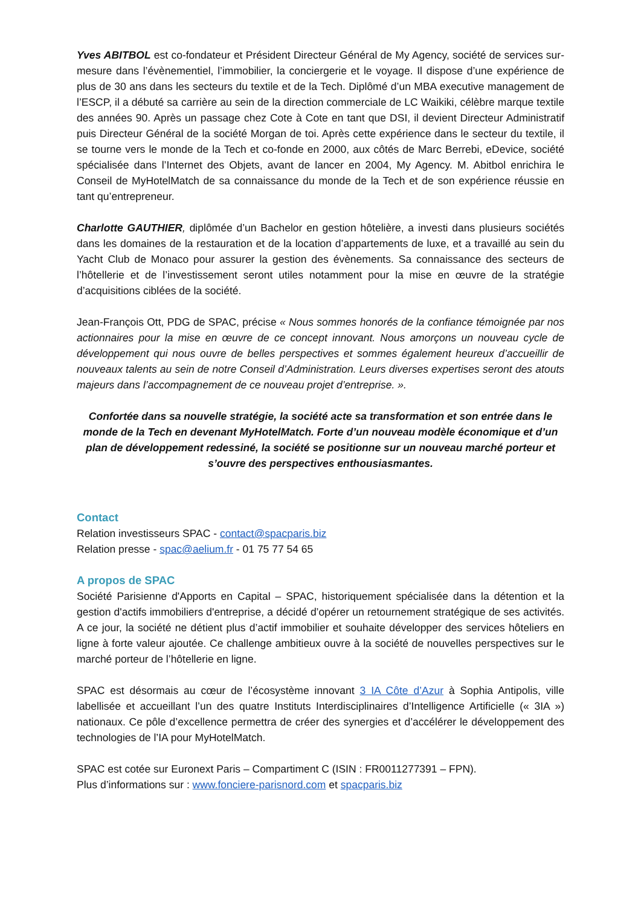Yves ABITBOL est co-fondateur et Président Directeur Général de My Agency, société de services sur-mesure dans l’évènementiel, l’immobilier, la conciergerie et le voyage. Il dispose d’une expérience de plus de 30 ans dans les secteurs du textile et de la Tech. Diplômé d’un MBA executive management de l’ESCP, il a débuté sa carrière au sein de la direction commerciale de LC Waikiki, célèbre marque textile des années 90. Après un passage chez Cote à Cote en tant que DSI, il devient Directeur Administratif puis Directeur Général de la société Morgan de toi. Après cette expérience dans le secteur du textile, il se tourne vers le monde de la Tech et co-fonde en 2000, aux côtés de Marc Berrebi, eDevice, société spécialisée dans l’Internet des Objets, avant de lancer en 2004, My Agency. M. Abitbol enrichira le Conseil de MyHotelMatch de sa connaissance du monde de la Tech et de son expérience réussie en tant qu’entrepreneur.
Charlotte GAUTHIER, diplômée d’un Bachelor en gestion hôtelière, a investi dans plusieurs sociétés dans les domaines de la restauration et de la location d’appartements de luxe, et a travaillé au sein du Yacht Club de Monaco pour assurer la gestion des évènements. Sa connaissance des secteurs de l’hôtellerie et de l’investissement seront utiles notamment pour la mise en œuvre de la stratégie d’acquisitions ciblées de la société.
Jean-François Ott, PDG de SPAC, précise « Nous sommes honorés de la confiance témoignée par nos actionnaires pour la mise en œuvre de ce concept innovant. Nous amorçons un nouveau cycle de développement qui nous ouvre de belles perspectives et sommes également heureux d’accueillir de nouveaux talents au sein de notre Conseil d’Administration. Leurs diverses expertises seront des atouts majeurs dans l’accompagnement de ce nouveau projet d’entreprise. ».
Confortée dans sa nouvelle stratégie, la société acte sa transformation et son entrée dans le monde de la Tech en devenant MyHotelMatch. Forte d’un nouveau modèle économique et d’un plan de développement redessiné, la société se positionne sur un nouveau marché porteur et s’ouvre des perspectives enthousiasmantes.
Contact
Relation investisseurs SPAC - contact@spacparis.biz
Relation presse - spac@aelium.fr - 01 75 77 54 65
A propos de SPAC
Société Parisienne d'Apports en Capital – SPAC, historiquement spécialisée dans la détention et la gestion d'actifs immobiliers d'entreprise, a décidé d’opérer un retournement stratégique de ses activités. A ce jour, la société ne détient plus d’actif immobilier et souhaite développer des services hôteliers en ligne à forte valeur ajoutée. Ce challenge ambitieux ouvre à la société de nouvelles perspectives sur le marché porteur de l’hôtellerie en ligne.
SPAC est désormais au cœur de l’écosystème innovant 3 IA Côte d’Azur à Sophia Antipolis, ville labellisée et accueillant l’un des quatre Instituts Interdisciplinaires d’Intelligence Artificielle (« 3IA ») nationaux. Ce pôle d’excellence permettra de créer des synergies et d’accélérer le développement des technologies de l’IA pour MyHotelMatch.
SPAC est cotée sur Euronext Paris – Compartiment C (ISIN : FR0011277391 – FPN).
Plus d’informations sur : www.fonciere-parisnord.com et spacparis.biz